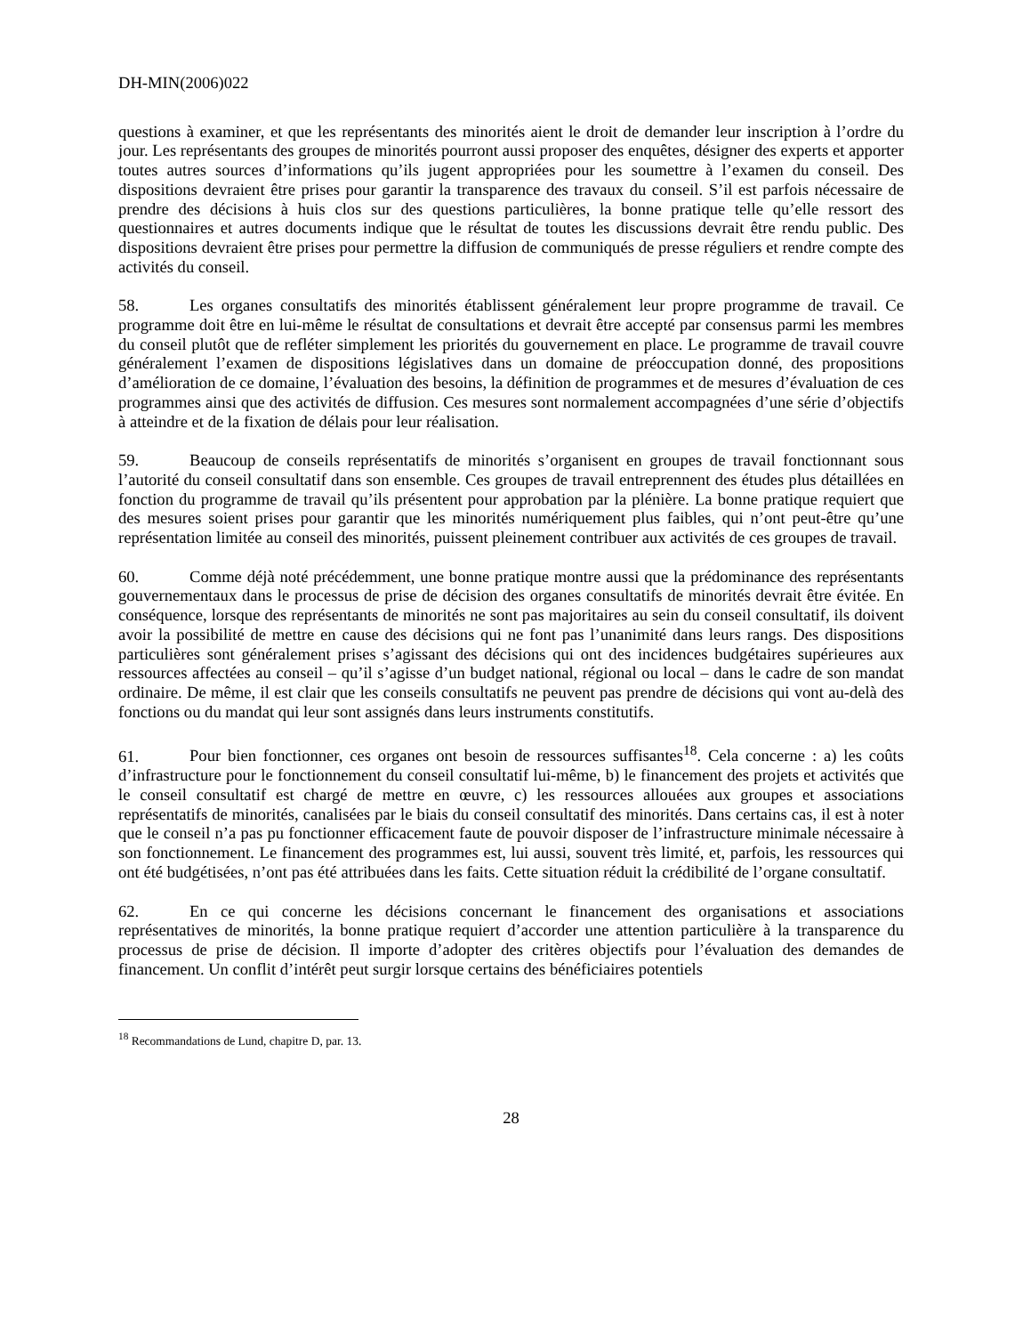DH-MIN(2006)022
questions à examiner, et que les représentants des minorités aient le droit de demander leur inscription à l’ordre du jour. Les représentants des groupes de minorités pourront aussi proposer des enquêtes, désigner des experts et apporter toutes autres sources d’informations qu’ils jugent appropriées pour les soumettre à l’examen du conseil. Des dispositions devraient être prises pour garantir la transparence des travaux du conseil. S’il est parfois nécessaire de prendre des décisions à huis clos sur des questions particulières, la bonne pratique telle qu’elle ressort des questionnaires et autres documents indique que le résultat de toutes les discussions devrait être rendu public. Des dispositions devraient être prises pour permettre la diffusion de communiqués de presse réguliers et rendre compte des activités du conseil.
58. Les organes consultatifs des minorités établissent généralement leur propre programme de travail. Ce programme doit être en lui-même le résultat de consultations et devrait être accepté par consensus parmi les membres du conseil plutôt que de refléter simplement les priorités du gouvernement en place. Le programme de travail couvre généralement l’examen de dispositions législatives dans un domaine de préoccupation donné, des propositions d’amélioration de ce domaine, l’évaluation des besoins, la définition de programmes et de mesures d’évaluation de ces programmes ainsi que des activités de diffusion. Ces mesures sont normalement accompagnées d’une série d’objectifs à atteindre et de la fixation de délais pour leur réalisation.
59. Beaucoup de conseils représentatifs de minorités s’organisent en groupes de travail fonctionnant sous l’autorité du conseil consultatif dans son ensemble. Ces groupes de travail entreprennent des études plus détaillées en fonction du programme de travail qu’ils présentent pour approbation par la plénière. La bonne pratique requiert que des mesures soient prises pour garantir que les minorités numériquement plus faibles, qui n’ont peut-être qu’une représentation limitée au conseil des minorités, puissent pleinement contribuer aux activités de ces groupes de travail.
60. Comme déjà noté précédemment, une bonne pratique montre aussi que la prédominance des représentants gouvernementaux dans le processus de prise de décision des organes consultatifs de minorités devrait être évitée. En conséquence, lorsque des représentants de minorités ne sont pas majoritaires au sein du conseil consultatif, ils doivent avoir la possibilité de mettre en cause des décisions qui ne font pas l’unanimité dans leurs rangs. Des dispositions particulières sont généralement prises s’agissant des décisions qui ont des incidences budgétaires supérieures aux ressources affectées au conseil – qu’il s’agisse d’un budget national, régional ou local – dans le cadre de son mandat ordinaire. De même, il est clair que les conseils consultatifs ne peuvent pas prendre de décisions qui vont au-delà des fonctions ou du mandat qui leur sont assignés dans leurs instruments constitutifs.
61. Pour bien fonctionner, ces organes ont besoin de ressources suffisantes<sup>18</sup>. Cela concerne : a) les coûts d’infrastructure pour le fonctionnement du conseil consultatif lui-même, b) le financement des projets et activités que le conseil consultatif est chargé de mettre en œuvre, c) les ressources allouées aux groupes et associations représentatifs de minorités, canalisées par le biais du conseil consultatif des minorités. Dans certains cas, il est à noter que le conseil n’a pas pu fonctionner efficacement faute de pouvoir disposer de l’infrastructure minimale nécessaire à son fonctionnement. Le financement des programmes est, lui aussi, souvent très limité, et, parfois, les ressources qui ont été budgétisées, n’ont pas été attribuées dans les faits. Cette situation réduit la crédibilité de l’organe consultatif.
62. En ce qui concerne les décisions concernant le financement des organisations et associations représentatives de minorités, la bonne pratique requiert d’accorder une attention particulière à la transparence du processus de prise de décision. Il importe d’adopter des critères objectifs pour l’évaluation des demandes de financement. Un conflit d’intérêt peut surgir lorsque certains des bénéficiaires potentiels
<sup>18</sup> Recommandations de Lund, chapitre D, par. 13.
28